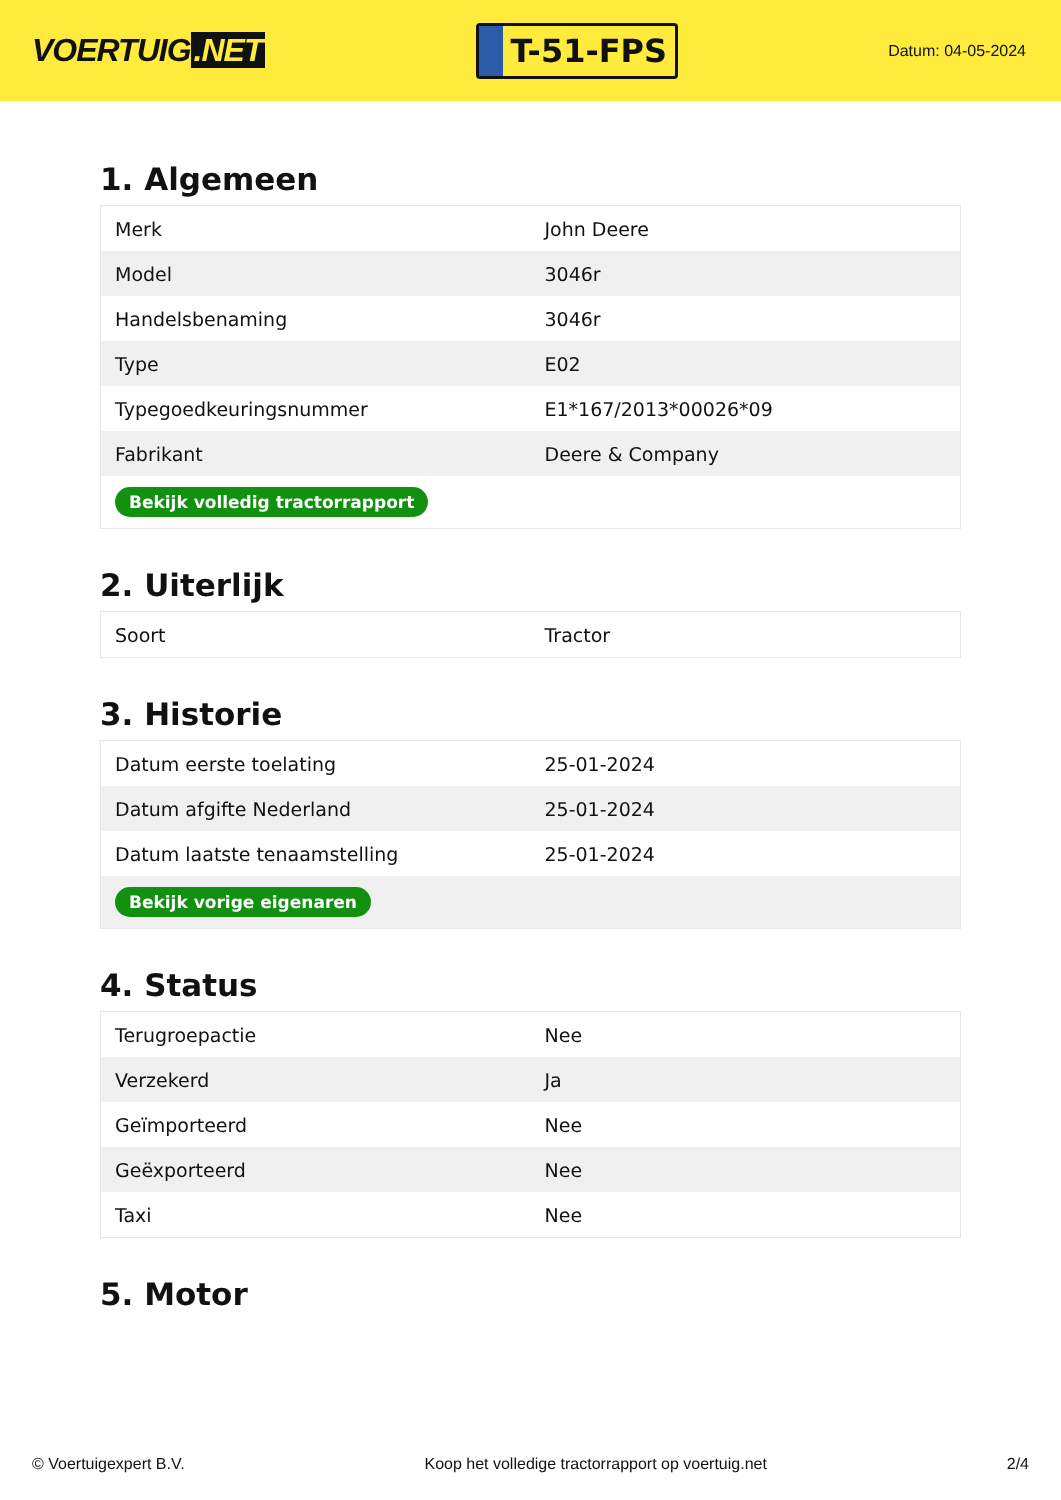VOERTUIG.NET
T-51-FPS
Datum: 04-05-2024
1. Algemeen
| Merk | John Deere |
| Model | 3046r |
| Handelsbenaming | 3046r |
| Type | E02 |
| Typegoedkeuringsnummer | E1*167/2013*00026*09 |
| Fabrikant | Deere & Company |
| Bekijk volledig tractorrapport | |
2. Uiterlijk
| Soort | Tractor |
3. Historie
| Datum eerste toelating | 25-01-2024 |
| Datum afgifte Nederland | 25-01-2024 |
| Datum laatste tenaamstelling | 25-01-2024 |
| Bekijk vorige eigenaren | |
4. Status
| Terugroepactie | Nee |
| Verzekerd | Ja |
| Geïmporteerd | Nee |
| Geëxporteerd | Nee |
| Taxi | Nee |
5. Motor
© Voertuigexpert B.V. Koop het volledige tractorrapport op voertuig.net 2/4